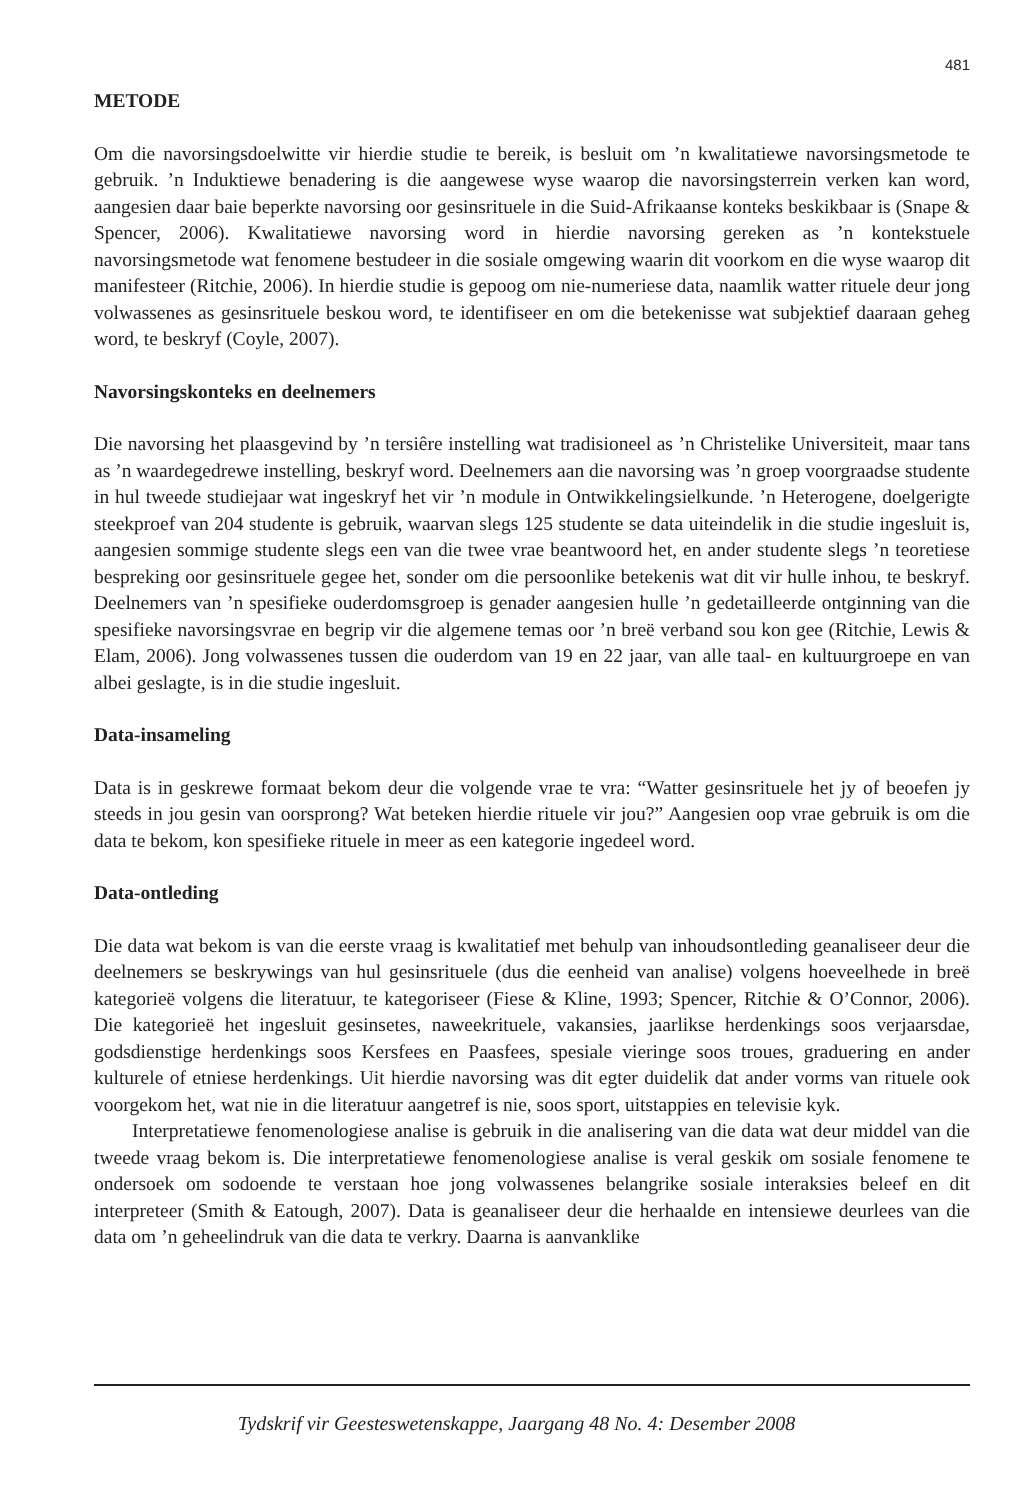481
METODE
Om die navorsingsdoelwitte vir hierdie studie te bereik, is besluit om ’n kwalitatiewe navorsingsmetode te gebruik. ’n Induktiewe benadering is die aangewese wyse waarop die navorsingsterrein verken kan word, aangesien daar baie beperkte navorsing oor gesinsrituele in die Suid-Afrikaanse konteks beskikbaar is (Snape & Spencer, 2006). Kwalitatiewe navorsing word in hierdie navorsing gereken as ’n kontekstuele navorsingsmetode wat fenomene bestudeer in die sosiale omgewing waarin dit voorkom en die wyse waarop dit manifesteer (Ritchie, 2006). In hierdie studie is gepoog om nie-numeriese data, naamlik watter rituele deur jong volwassenes as gesinsrituele beskou word, te identifiseer en om die betekenisse wat subjektief daaraan geheg word, te beskryf (Coyle, 2007).
Navorsingskonteks en deelnemers
Die navorsing het plaasgevind by ’n tersiêre instelling wat tradisioneel as ’n Christelike Universiteit, maar tans as ’n waardegedrewe instelling, beskryf word. Deelnemers aan die navorsing was ’n groep voorgraadse studente in hul tweede studiejaar wat ingeskryf het vir ’n module in Ontwikkelingsielkunde. ’n Heterogene, doelgerigte steekproef van 204 studente is gebruik, waarvan slegs 125 studente se data uiteindelik in die studie ingesluit is, aangesien sommige studente slegs een van die twee vrae beantwoord het, en ander studente slegs ’n teoretiese bespreking oor gesinsrituele gegee het, sonder om die persoonlike betekenis wat dit vir hulle inhou, te beskryf. Deelnemers van ’n spesifieke ouderdomsgroep is genader aangesien hulle ’n gedetailleerde ontginning van die spesifieke navorsingsvrae en begrip vir die algemene temas oor ’n breë verband sou kon gee (Ritchie, Lewis & Elam, 2006). Jong volwassenes tussen die ouderdom van 19 en 22 jaar, van alle taal- en kultuurgroepe en van albei geslagte, is in die studie ingesluit.
Data-insameling
Data is in geskrewe formaat bekom deur die volgende vrae te vra: “Watter gesinsrituele het jy of beoefen jy steeds in jou gesin van oorsprong? Wat beteken hierdie rituele vir jou?” Aangesien oop vrae gebruik is om die data te bekom, kon spesifieke rituele in meer as een kategorie ingedeel word.
Data-ontleding
Die data wat bekom is van die eerste vraag is kwalitatief met behulp van inhoudsontleding geanaliseer deur die deelnemers se beskrywings van hul gesinsrituele (dus die eenheid van analise) volgens hoeveelhede in breë kategorieë volgens die literatuur, te kategoriseer (Fiese & Kline, 1993; Spencer, Ritchie & O’Connor, 2006). Die kategorieë het ingesluit gesinsetes, naweekrituele, vakansies, jaarlikse herdenkings soos verjaarsdae, godsdienstige herdenkings soos Kersfees en Paasfees, spesiale vieringe soos troues, graduering en ander kulturele of etniese herdenkings. Uit hierdie navorsing was dit egter duidelik dat ander vorms van rituele ook voorgekom het, wat nie in die literatuur aangetref is nie, soos sport, uitstappies en televisie kyk.
Interpretatiewe fenomenologiese analise is gebruik in die analisering van die data wat deur middel van die tweede vraag bekom is. Die interpretatiewe fenomenologiese analise is veral geskik om sosiale fenomene te ondersoek om sodoende te verstaan hoe jong volwassenes belangrike sosiale interaksies beleef en dit interpreteer (Smith & Eatough, 2007). Data is geanaliseer deur die herhaalde en intensiewe deurlees van die data om ’n geheelindruk van die data te verkry. Daarna is aanvanklike
Tydskrif vir Geesteswetenskappe, Jaargang 48 No. 4: Desember 2008